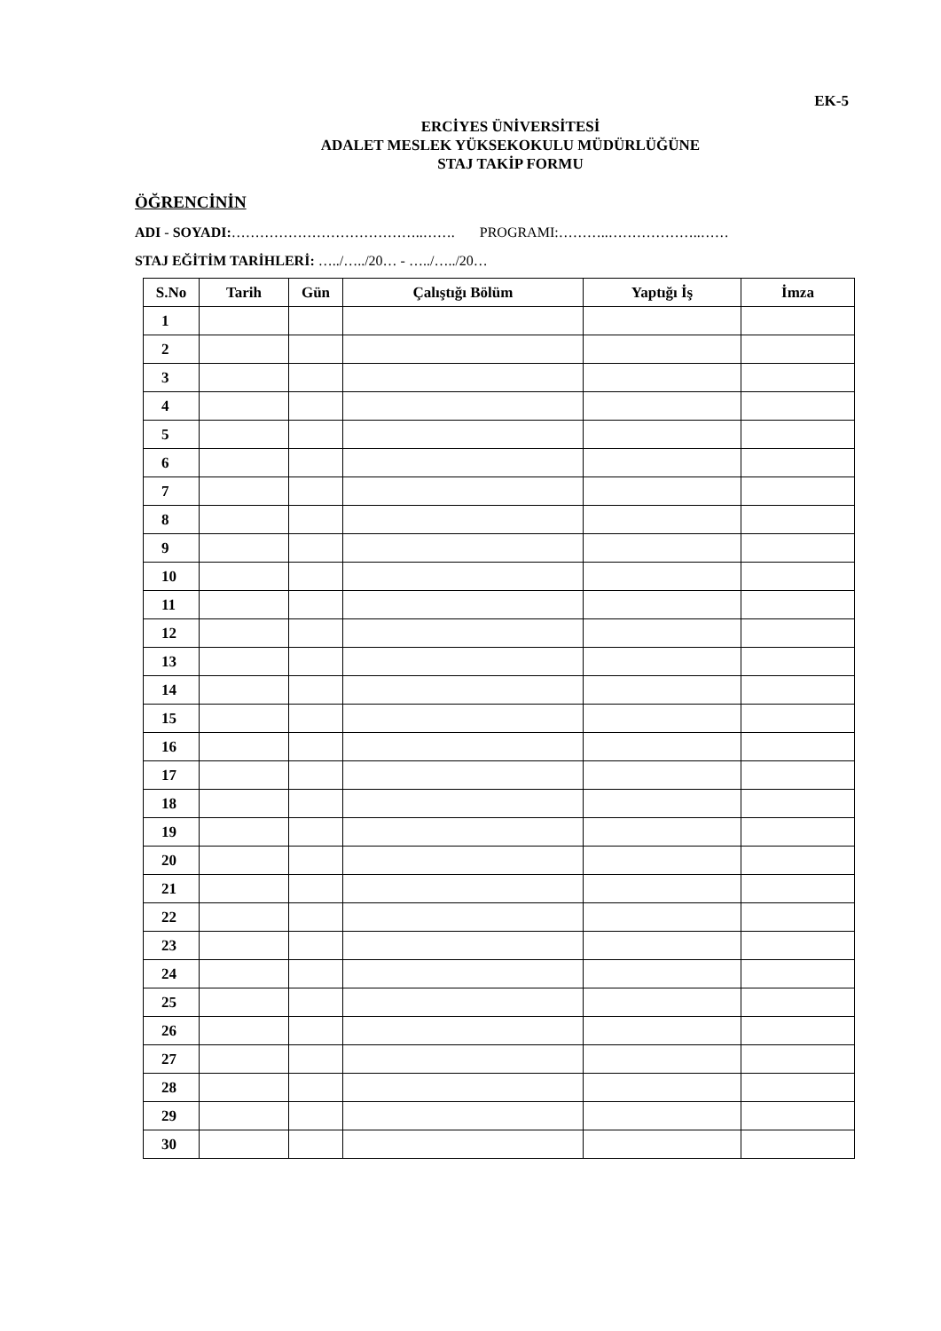EK-5
ERCİYES ÜNİVERSİTESİ
ADALET MESLEK YÜKSEKOKULU MÜDÜRLÜĞÜNE
STAJ TAKİP FORMU
ÖĞRENCİNİN
ADI - SOYADI:…………………………………..……. PROGRAMI:………..………………..……
STAJ EĞİTİM TARİHLERİ: …../…../20… - …../…../20…
| S.No | Tarih | Gün | Çalıştığı Bölüm | Yaptığı İş | İmza |
| --- | --- | --- | --- | --- | --- |
| 1 | | | | | |
| 2 | | | | | |
| 3 | | | | | |
| 4 | | | | | |
| 5 | | | | | |
| 6 | | | | | |
| 7 | | | | | |
| 8 | | | | | |
| 9 | | | | | |
| 10 | | | | | |
| 11 | | | | | |
| 12 | | | | | |
| 13 | | | | | |
| 14 | | | | | |
| 15 | | | | | |
| 16 | | | | | |
| 17 | | | | | |
| 18 | | | | | |
| 19 | | | | | |
| 20 | | | | | |
| 21 | | | | | |
| 22 | | | | | |
| 23 | | | | | |
| 24 | | | | | |
| 25 | | | | | |
| 26 | | | | | |
| 27 | | | | | |
| 28 | | | | | |
| 29 | | | | | |
| 30 | | | | | |